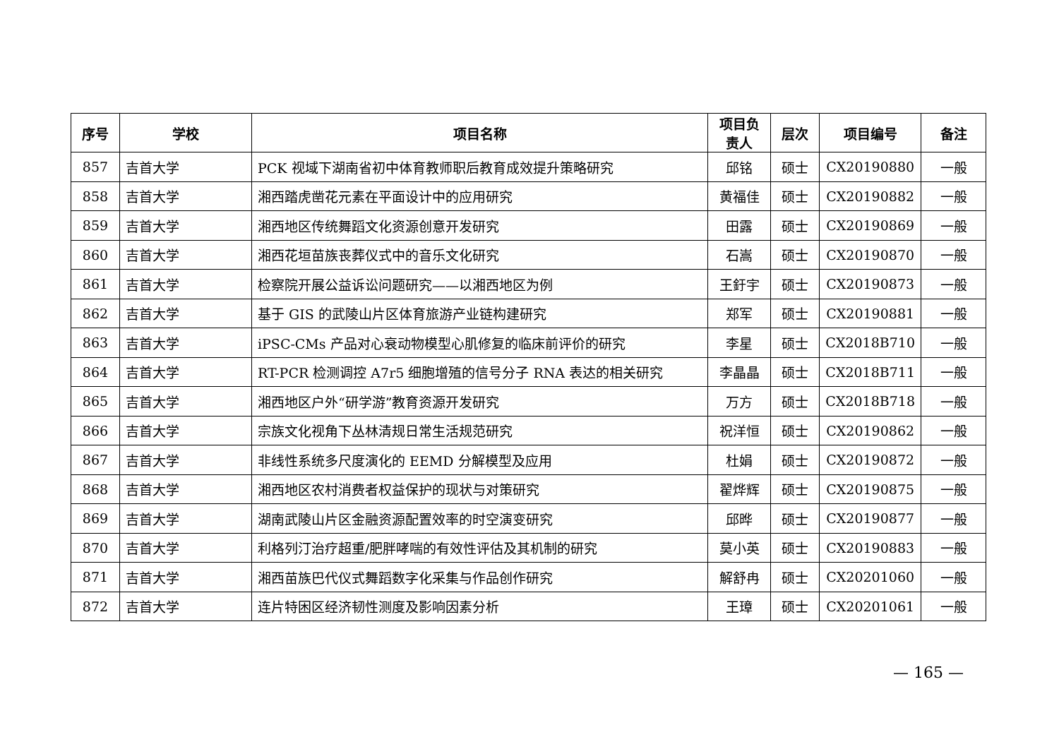| 序号 | 学校 | 项目名称 | 项目负责人 | 层次 | 项目编号 | 备注 |
| --- | --- | --- | --- | --- | --- | --- |
| 857 | 吉首大学 | PCK 视域下湖南省初中体育教师职后教育成效提升策略研究 | 邱铭 | 硕士 | CX20190880 | 一般 |
| 858 | 吉首大学 | 湘西踏虎凿花元素在平面设计中的应用研究 | 黄福佳 | 硕士 | CX20190882 | 一般 |
| 859 | 吉首大学 | 湘西地区传统舞蹈文化资源创意开发研究 | 田露 | 硕士 | CX20190869 | 一般 |
| 860 | 吉首大学 | 湘西花垣苗族丧葬仪式中的音乐文化研究 | 石嵩 | 硕士 | CX20190870 | 一般 |
| 861 | 吉首大学 | 检察院开展公益诉讼问题研究——以湘西地区为例 | 王釪宇 | 硕士 | CX20190873 | 一般 |
| 862 | 吉首大学 | 基于 GIS 的武陵山片区体育旅游产业链构建研究 | 郑军 | 硕士 | CX20190881 | 一般 |
| 863 | 吉首大学 | iPSC-CMs 产品对心衰动物模型心肌修复的临床前评价的研究 | 李星 | 硕士 | CX2018B710 | 一般 |
| 864 | 吉首大学 | RT-PCR 检测调控 A7r5 细胞增殖的信号分子 RNA 表达的相关研究 | 李晶晶 | 硕士 | CX2018B711 | 一般 |
| 865 | 吉首大学 | 湘西地区户外“研学游”教育资源开发研究 | 万方 | 硕士 | CX2018B718 | 一般 |
| 866 | 吉首大学 | 宗族文化视角下丛林清规日常生活规范研究 | 祝洋恒 | 硕士 | CX20190862 | 一般 |
| 867 | 吉首大学 | 非线性系统多尺度演化的 EEMD 分解模型及应用 | 杜娟 | 硕士 | CX20190872 | 一般 |
| 868 | 吉首大学 | 湘西地区农村消费者权益保护的现状与对策研究 | 翟烨辉 | 硕士 | CX20190875 | 一般 |
| 869 | 吉首大学 | 湖南武陵山片区金融资源配置效率的时空演变研究 | 邱晔 | 硕士 | CX20190877 | 一般 |
| 870 | 吉首大学 | 利格列汀治疗超重/肥胖哮喘的有效性评估及其机制的研究 | 莫小英 | 硕士 | CX20190883 | 一般 |
| 871 | 吉首大学 | 湘西苗族巴代仪式舞蹈数字化采集与作品创作研究 | 解舒冉 | 硕士 | CX20201060 | 一般 |
| 872 | 吉首大学 | 连片特困区经济韧性测度及影响因素分析 | 王璋 | 硕士 | CX20201061 | 一般 |
— 165 —